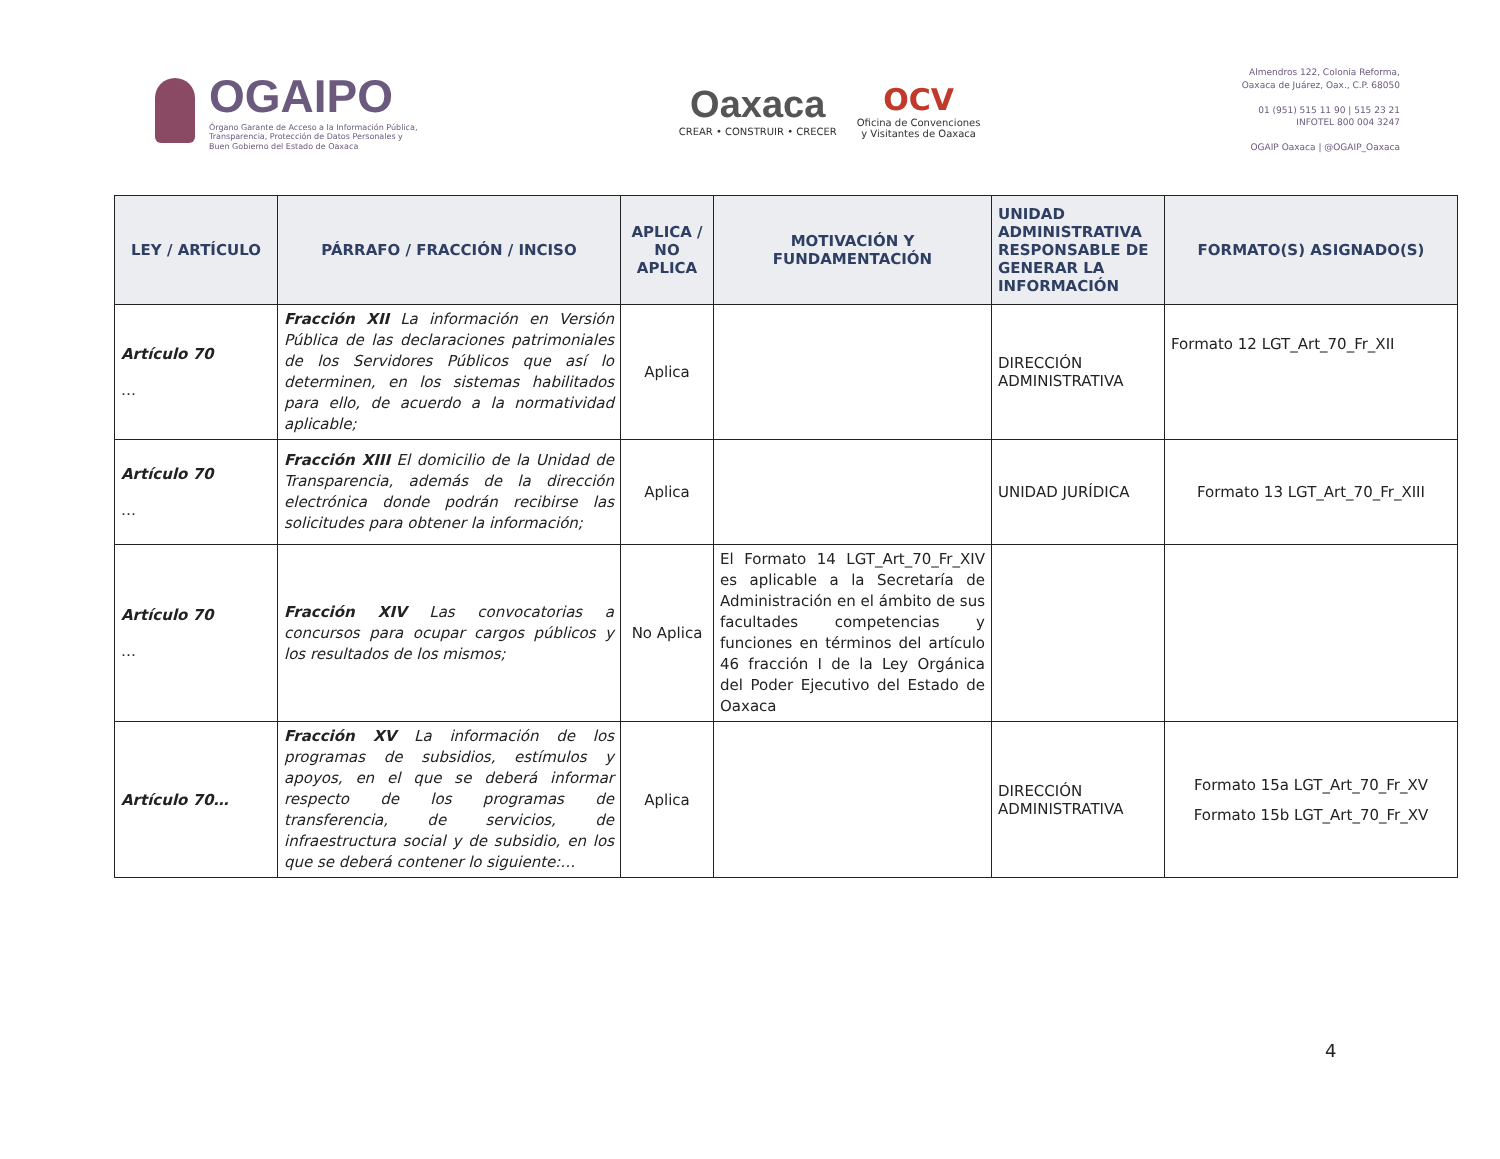OGAIPO
Órgano Garante de Acceso a la Información Pública,
Transparencia, Protección de Datos Personales y
Buen Gobierno del Estado de Oaxaca
Oaxaca
CREAR • CONSTRUIR • CRECER
OCV
Oficina de Convenciones
y Visitantes de Oaxaca
Almendros 122, Colonia Reforma,
Oaxaca de Juárez, Oax., C.P. 68050
01 (951) 515 11 90 | 515 23 21
INFOTEL 800 004 3247
OGAIP Oaxaca | @OGAIP_Oaxaca
| LEY / ARTÍCULO | PÁRRAFO / FRACCIÓN / INCISO | APLICA / NO APLICA | MOTIVACIÓN Y FUNDAMENTACIÓN | UNIDAD ADMINISTRATIVA RESPONSABLE DE GENERAR LA INFORMACIÓN | FORMATO(S) ASIGNADO(S) |
| --- | --- | --- | --- | --- | --- |
| Artículo 70 … | Fracción XII La información en Versión Pública de las declaraciones patrimoniales de los Servidores Públicos que así lo determinen, en los sistemas habilitados para ello, de acuerdo a la normatividad aplicable; | Aplica | | DIRECCIÓN ADMINISTRATIVA | Formato 12 LGT_Art_70_Fr_XII |
| Artículo 70 … | Fracción XIII El domicilio de la Unidad de Transparencia, además de la dirección electrónica donde podrán recibirse las solicitudes para obtener la información; | Aplica | | UNIDAD JURÍDICA | Formato 13 LGT_Art_70_Fr_XIII |
| Artículo 70 … | Fracción XIV Las convocatorias a concursos para ocupar cargos públicos y los resultados de los mismos; | No Aplica | El Formato 14 LGT_Art_70_Fr_XIV es aplicable a la Secretaría de Administración en el ámbito de sus facultades competencias y funciones en términos del artículo 46 fracción I de la Ley Orgánica del Poder Ejecutivo del Estado de Oaxaca | | |
| Artículo 70… | Fracción XV La información de los programas de subsidios, estímulos y apoyos, en el que se deberá informar respecto de los programas de transferencia, de servicios, de infraestructura social y de subsidio, en los que se deberá contener lo siguiente:… | Aplica | | DIRECCIÓN ADMINISTRATIVA | Formato 15a LGT_Art_70_Fr_XV Formato 15b LGT_Art_70_Fr_XV |
4